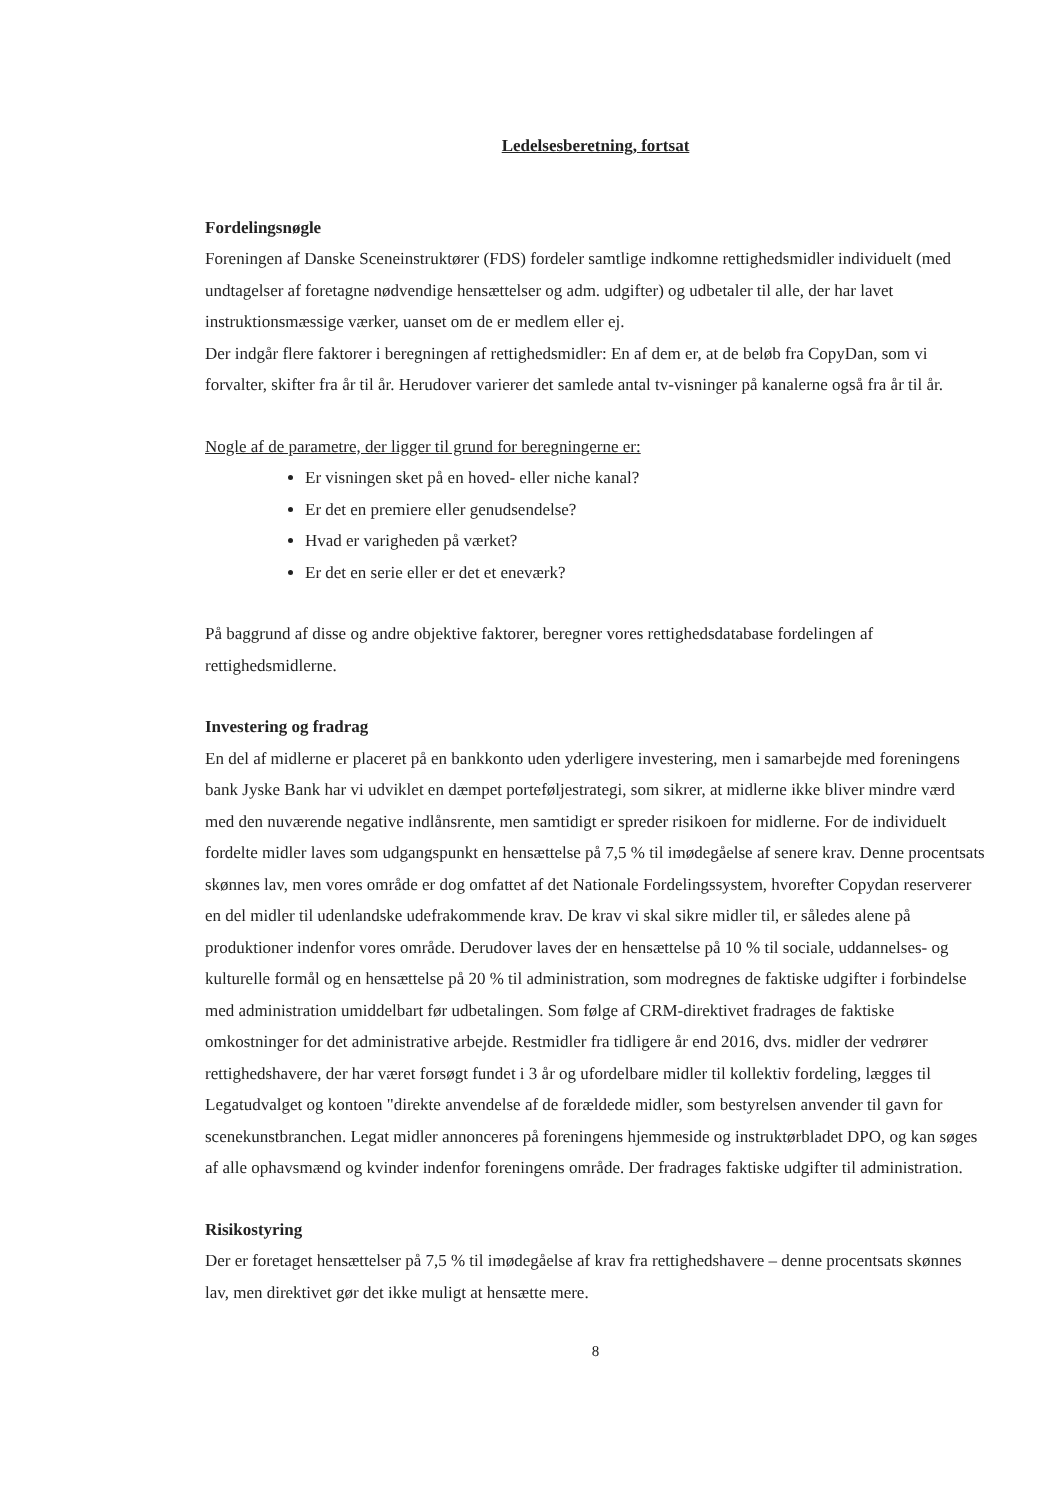Ledelsesberetning, fortsat
Fordelingsnøgle
Foreningen af Danske Sceneinstruktører (FDS) fordeler samtlige indkomne rettighedsmidler individuelt (med undtagelser af foretagne nødvendige hensættelser og adm. udgifter) og udbetaler til alle, der har lavet instruktionsmæssige værker, uanset om de er medlem eller ej.
Der indgår flere faktorer i beregningen af rettighedsmidler: En af dem er, at de beløb fra CopyDan, som vi forvalter, skifter fra år til år. Herudover varierer det samlede antal tv-visninger på kanalerne også fra år til år.
Nogle af de parametre, der ligger til grund for beregningerne er:
Er visningen sket på en hoved- eller niche kanal?
Er det en premiere eller genudsendelse?
Hvad er varigheden på værket?
Er det en serie eller er det et eneværk?
På baggrund af disse og andre objektive faktorer, beregner vores rettighedsdatabase fordelingen af rettighedsmidlerne.
Investering og fradrag
En del af midlerne er placeret på en bankkonto uden yderligere investering, men i samarbejde med foreningens bank Jyske Bank har vi udviklet en dæmpet porteføljestrategi, som sikrer, at midlerne ikke bliver mindre værd med den nuværende negative indlånsrente, men samtidigt er spreder risikoen for midlerne. For de individuelt fordelte midler laves som udgangspunkt en hensættelse på 7,5 % til imødegåelse af senere krav. Denne procentsats skønnes lav, men vores område er dog omfattet af det Nationale Fordelingssystem, hvorefter Copydan reserverer en del midler til udenlandske udefrakommende krav. De krav vi skal sikre midler til, er således alene på produktioner indenfor vores område. Derudover laves der en hensættelse på 10 % til sociale, uddannelses- og kulturelle formål og en hensættelse på 20 % til administration, som modregnes de faktiske udgifter i forbindelse med administration umiddelbart før udbetalingen. Som følge af CRM-direktivet fradrages de faktiske omkostninger for det administrative arbejde. Restmidler fra tidligere år end 2016, dvs. midler der vedrører rettighedshavere, der har været forsøgt fundet i 3 år og ufordelbare midler til kollektiv fordeling, lægges til Legatudvalget og kontoen "direkte anvendelse af de forældede midler, som bestyrelsen anvender til gavn for scenekunstbranchen. Legat midler annonceres på foreningens hjemmeside og instruktørbladet DPO, og kan søges af alle ophavsmænd og kvinder indenfor foreningens område. Der fradrages faktiske udgifter til administration.
Risikostyring
Der er foretaget hensættelser på 7,5 % til imødegåelse af krav fra rettighedshavere – denne procentsats skønnes lav, men direktivet gør det ikke muligt at hensætte mere.
8